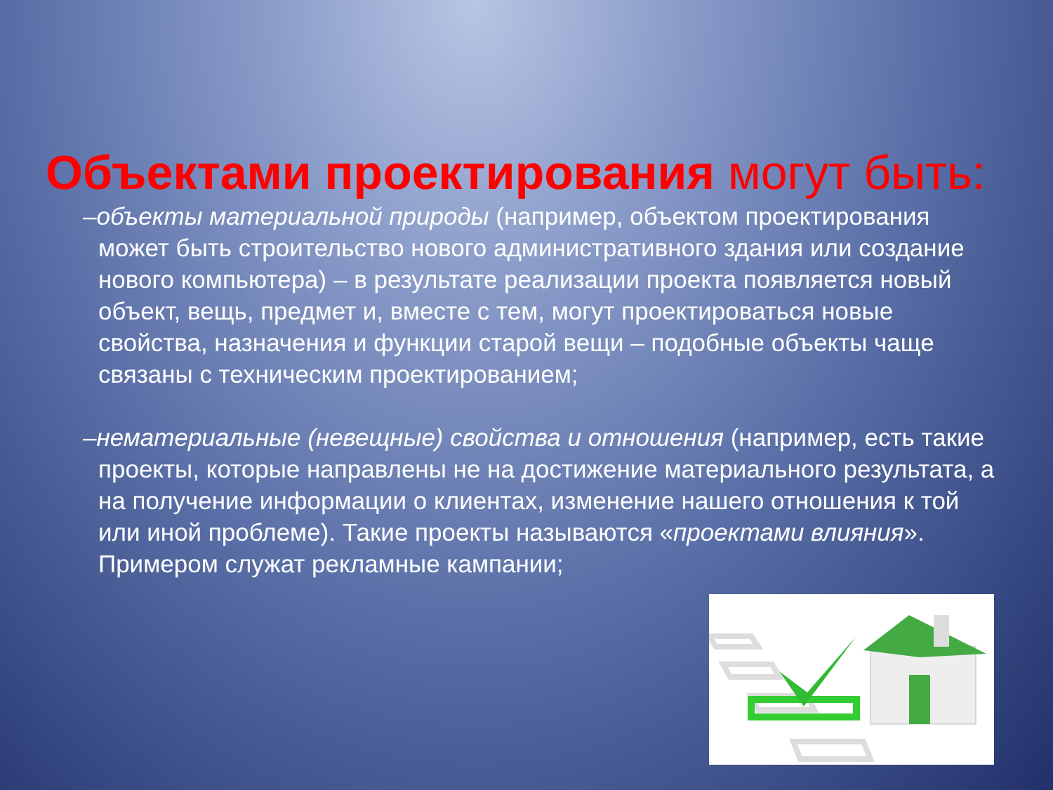Объектами проектирования могут быть:
–объекты материальной природы (например, объектом проектирования может быть строительство нового административного здания или создание нового компьютера) – в результате реализации проекта появляется новый объект, вещь, предмет и, вместе с тем, могут проектироваться новые свойства, назначения и функции старой вещи – подобные объекты чаще связаны с техническим проектированием;
–нематериальные (невещные) свойства и отношения (например, есть такие проекты, которые направлены не на достижение материального результата, а на получение информации о клиентах, изменение нашего отношения к той или иной проблеме). Такие проекты называются «проектами влияния». Примером служат рекламные кампании;